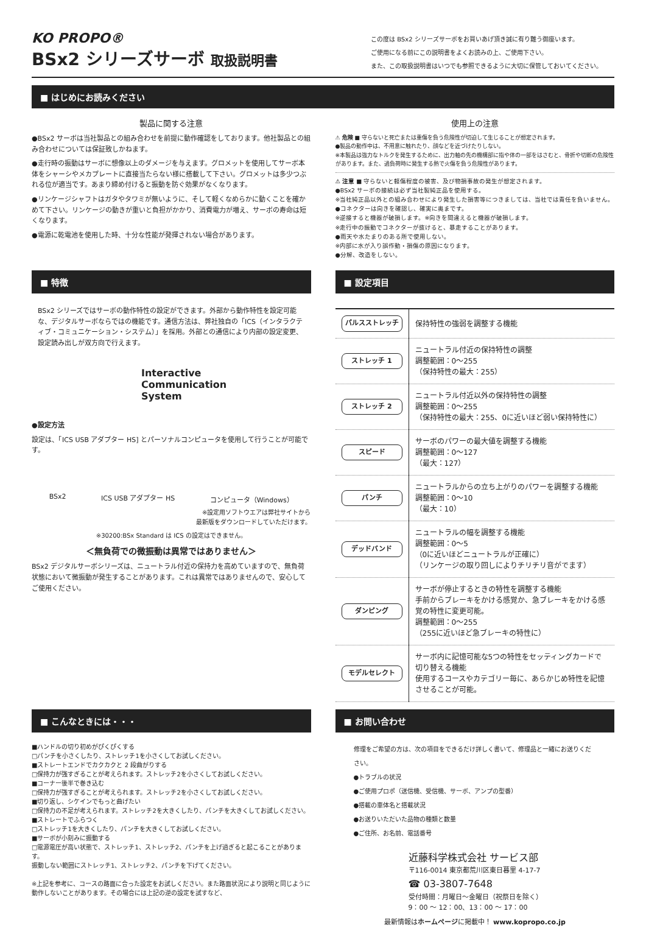KO PROPO®
BSx2 シリーズサーボ 取扱説明書
この度は BSx2 シリーズサーボをお買いあげ頂き誠に有り難う御座います。
ご使用になる前にこの説明書をよくお読みの上、ご使用下さい。
また、この取扱説明書はいつでも参照できるように大切に保管しておいてください。
■ はじめにお読みください
製品に関する注意
●BSx2 サーボは当社製品との組み合わせを前提に動作確認をしております。他社製品との組み合わせについては保証致しかねます。
●走行時の振動はサーボに想像以上のダメージを与えます。グロメットを使用してサーボ本体をシャーシやメカプレートに直接当たらない様に搭載して下さい。グロメットは多少つぶれる位が適当です。あまり締め付けると振動を防ぐ効果がなくなります。
●リンケージシャフトはガタやタワミが無いように、そして軽くなめらかに動くことを確かめて下さい。リンケージの動きが重いと負担がかかり、消費電力が増え、サーボの寿命は短くなります。
●電源に乾電池を使用した時、十分な性能が発揮されない場合があります。
使用上の注意
⚠ 危険 ■ 守らないと死亡または重傷を負う危険性が切迫して生じることが想定されます。
●製品の動作中は、不用意に触れたり、顔などを近づけたりしない。
※本製品は強力なトルクを発生するために、出力軸の先の機構部に指や体の一部をはさむと、骨折や切断の危険性があります。また、過負荷時に発生する熱で火傷を負う危険性があります。
⚠ 注意 ■ 守らないと軽傷程度の被害、及び物損事故の発生が想定されます。
●BSx2 サーボの接続は必ず当社製純正品を使用する。
※当社純正品以外との組み合わせにより発生した損害等につきましては、当社では責任を負いません。
●コネクターは向きを確認し、確実に奥まです。
※逆接すると機器が破損します。※向きを間違えると機器が破損します。
※走行中の振動でコネクターが抜けると、暴走することがあります。
●雨天や水たまりのある所で使用しない。
※内部に水が入り誤作動・損傷の原因になります。
●分解、改造をしない。
■ 特徴
BSx2 シリーズではサーボの動作特性の設定ができます。外部から動作特性を設定可能な、デジタルサーボならではの機能です。通信方法は、弊社独自の「ICS（インタラクティブ・コミュニケーション・システム）」を採用。外部との通信により内部の設定変更、設定読み出しが双方向で行えます。
Interactive
Communication
System
●設定方法
設定は、「ICS USB アダプター HS] とパーソナルコンピュータを使用して行うことが可能です。
BSx2 ICS USB アダプター HS コンピュータ（Windows）
※設定用ソフトウエアは弊社サイトから
最新版をダウンロードしていただけます。
※30200:BSx Standard は ICS の設定はできません。
＜無負荷での微振動は異常ではありません＞
BSx2 デジタルサーボシリーズは、ニュートラル付近の保持力を高めていますので、無負荷状態において微振動が発生することがあります。これは異常ではありませんので、安心してご使用ください。
■ 設定項目
| パルスストレッチ | 保持特性の強弱を調整する機能 |
| ストレッチ 1 | ニュートラル付近の保持特性の調整 調整範囲：0〜255 （保持特性の最大：255） |
| ストレッチ 2 | ニュートラル付近以外の保持特性の調整 調整範囲：0〜255 （保持特性の最大：255、0に近いほど弱い保持特性に） |
| スピード | サーボのパワーの最大値を調整する機能 調整範囲：0〜127 （最大：127） |
| パンチ | ニュートラルからの立ち上がりのパワーを調整する機能 調整範囲：0〜10 （最大：10） |
| デッドバンド | ニュートラルの幅を調整する機能 調整範囲：0〜5 （0に近いほどニュートラルが正確に） （リンケージの取り回しによりチリチリ音がでます） |
| ダンピング | サーボが停止するときの特性を調整する機能 手前からブレーキをかける感覚か、急ブレーキをかける感覚の特性に変更可能。 調整範囲：0〜255 （255に近いほど急ブレーキの特性に） |
| モデルセレクト | サーボ内に記憶可能な5つの特性をセッティングカードで切り替える機能 使用するコースやカテゴリー毎に、あらかじめ特性を記憶させることが可能。 |
■ こんなときには・・・
■ハンドルの切り初めがぴくぴくする
□パンチを小さくしたり、ストレッチ1を小さくしてお試しください。
■ストレートエンドでカクカクと 2 段曲がりする
□保持力が強すぎることが考えられます。ストレッチ2を小さくしてお試しください。
■コーナー後半で巻き込む
□保持力が強すぎることが考えられます。ストレッチ2を小さくしてお試しください。
■切り返し、シケインでもっと曲げたい
□保持力の不足が考えられます。ストレッチ2を大きくしたり、パンチを大きくしてお試しください。
■ストレートでふらつく
□ストレッチ1を大きくしたり、パンチを大きくしてお試しください。
■サーボが小刻みに振動する
□電源電圧が高い状態で、ストレッチ1、ストレッチ2、パンチを上げ過ぎると起こることがあります。
振動しない範囲にストレッチ1、ストレッチ2、パンチを下げてください。
※上記を参考に、コースの路面に合った設定をお試しください。また路面状況により説明と同じように動作しないことがあります。その場合には上記の逆の設定を試すなど、
■ お問い合わせ
修理をご希望の方は、次の項目をできるだけ詳しく書いて、修理品と一緒にお送りください。
●トラブルの状況
●ご使用プロポ（送信機、受信機、サーボ、アンプの型番）
●搭載の車体名と搭載状況
●お送りいただいた品物の種類と数量
●ご住所、お名前、電話番号
近藤科学株式会社 サービス部
〒116-0014 東京都荒川区東日暮里 4-17-7
☎ 03-3807-7648
受付時間：月曜日〜金曜日（祝祭日を除く）
9：00 〜 12：00、13：00 〜 17：00
最新情報はホームページに掲載中！ www.kopropo.co.jp